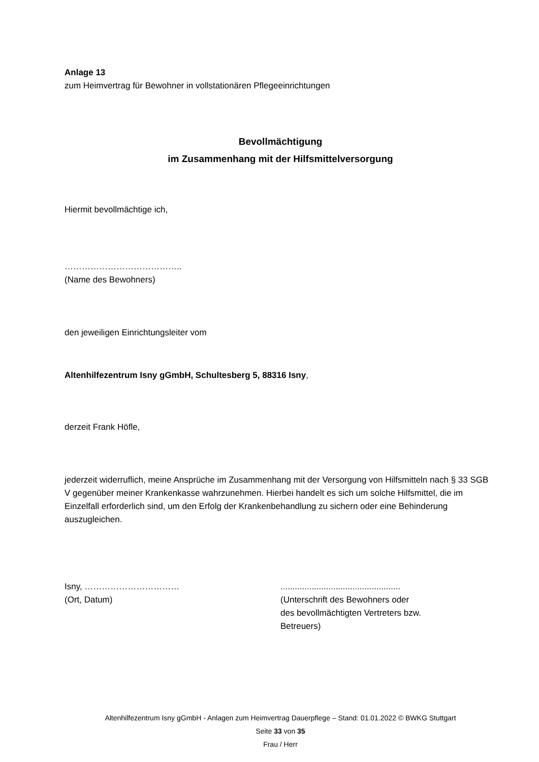Anlage 13
zum Heimvertrag für Bewohner in vollstationären Pflegeeinrichtungen
Bevollmächtigung
im Zusammenhang mit der Hilfsmittelversorgung
Hiermit bevollmächtige ich,
…………………………………..
(Name des Bewohners)
den jeweiligen Einrichtungsleiter vom
Altenhilfezentrum Isny gGmbH, Schultesberg 5, 88316 Isny,
derzeit Frank Höfle,
jederzeit widerruflich, meine Ansprüche im Zusammenhang mit der Versorgung von Hilfsmitteln nach § 33 SGB V gegenüber meiner Krankenkasse wahrzunehmen. Hierbei handelt es sich um solche Hilfsmittel, die im Einzelfall erforderlich sind, um den Erfolg der Krankenbehandlung zu sichern oder eine Behinderung auszugleichen.
Isny, ……………………………
(Ort, Datum)
..................................................
(Unterschrift des Bewohners oder
des bevollmächtigten Vertreters bzw.
Betreuers)
Altenhilfezentrum Isny gGmbH - Anlagen zum Heimvertrag Dauerpflege – Stand: 01.01.2022 © BWKG Stuttgart
Seite 33 von 35
Frau / Herr